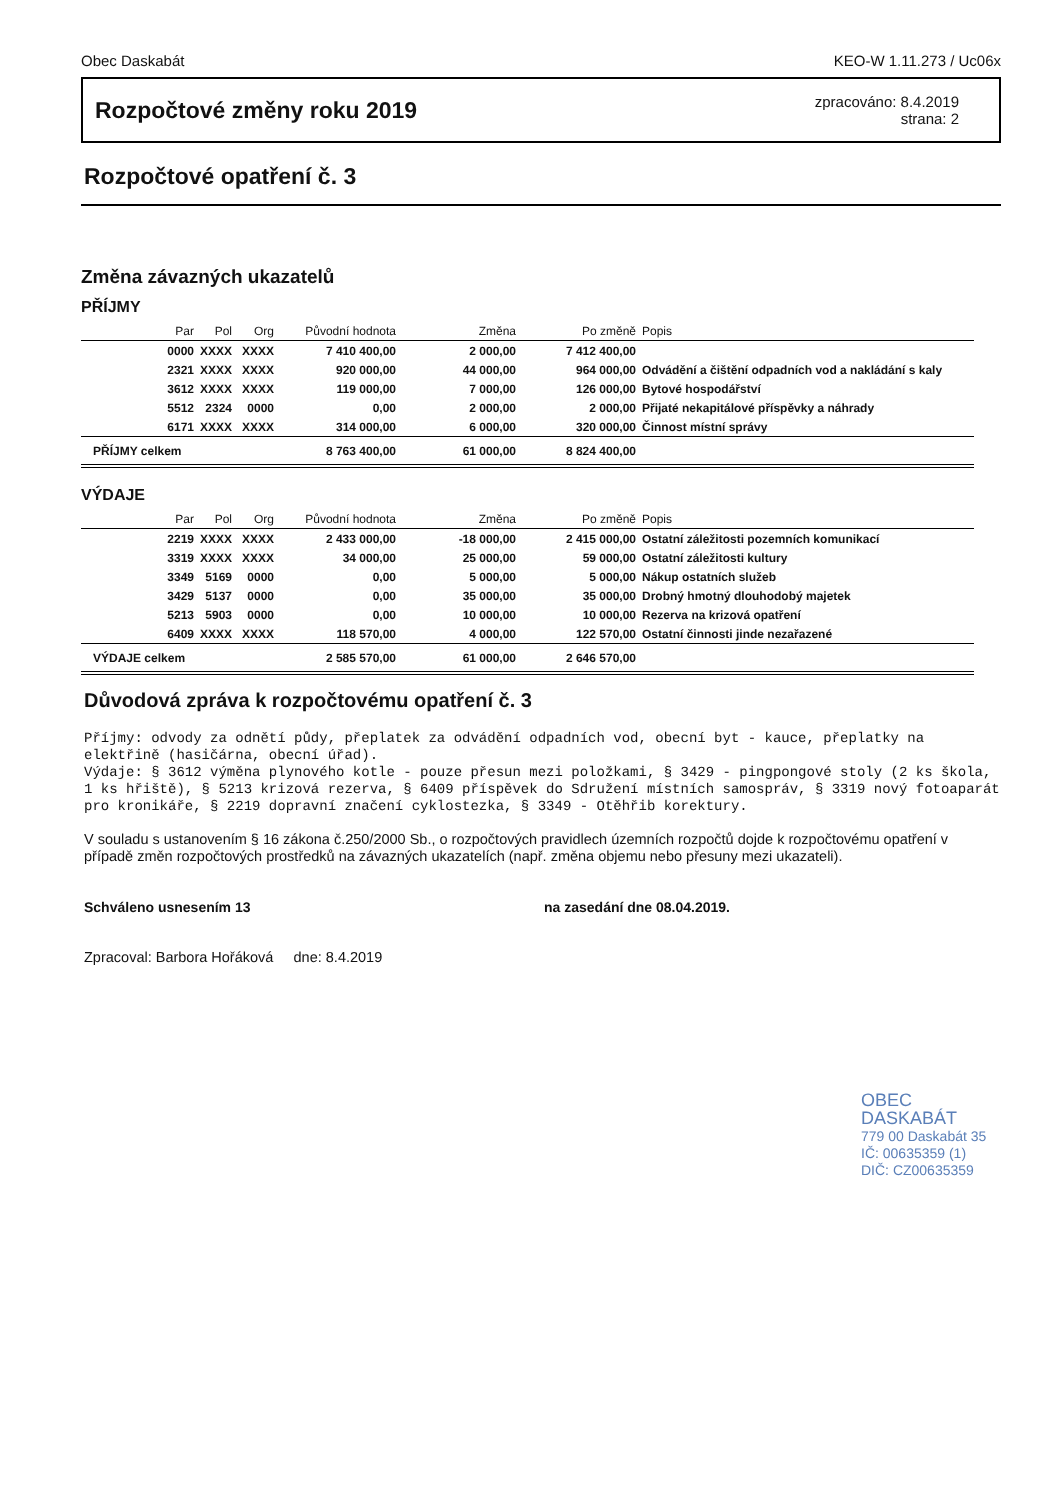Obec Daskabát KEO-W 1.11.273 / Uc06x
Rozpočtové změny roku 2019
zpracováno: 8.4.2019
strana: 2
Rozpočtové opatření č. 3
Změna závazných ukazatelů
PŘÍJMY
| Par | Pol | Org | Původní hodnota | Změna | Po změně | Popis |
| --- | --- | --- | --- | --- | --- | --- |
| 0000 | XXXX | XXXX | 7 410 400,00 | 2 000,00 | 7 412 400,00 | |
| 2321 | XXXX | XXXX | 920 000,00 | 44 000,00 | 964 000,00 | Odvádění a čištění odpadních vod a nakládání s kaly |
| 3612 | XXXX | XXXX | 119 000,00 | 7 000,00 | 126 000,00 | Bytové hospodářství |
| 5512 | 2324 | 0000 | 0,00 | 2 000,00 | 2 000,00 | Přijaté nekapitálové příspěvky a náhrady |
| 6171 | XXXX | XXXX | 314 000,00 | 6 000,00 | 320 000,00 | Činnost místní správy |
| PŘÍJMY celkem | | | 8 763 400,00 | 61 000,00 | 8 824 400,00 | |
VÝDAJE
| Par | Pol | Org | Původní hodnota | Změna | Po změně | Popis |
| --- | --- | --- | --- | --- | --- | --- |
| 2219 | XXXX | XXXX | 2 433 000,00 | -18 000,00 | 2 415 000,00 | Ostatní záležitosti pozemních komunikací |
| 3319 | XXXX | XXXX | 34 000,00 | 25 000,00 | 59 000,00 | Ostatní záležitosti kultury |
| 3349 | 5169 | 0000 | 0,00 | 5 000,00 | 5 000,00 | Nákup ostatních služeb |
| 3429 | 5137 | 0000 | 0,00 | 35 000,00 | 35 000,00 | Drobný hmotný dlouhodobý majetek |
| 5213 | 5903 | 0000 | 0,00 | 10 000,00 | 10 000,00 | Rezerva na krizová opatření |
| 6409 | XXXX | XXXX | 118 570,00 | 4 000,00 | 122 570,00 | Ostatní činnosti jinde nezařazené |
| VÝDAJE celkem | | | 2 585 570,00 | 61 000,00 | 2 646 570,00 | |
Důvodová zpráva k rozpočtovému opatření č. 3
Příjmy: odvody za odnětí půdy, přeplatek za odvádění odpadních vod, obecní byt - kauce, přeplatky na elektřině (hasičárna, obecní úřad).
Výdaje: § 3612 výměna plynového kotle - pouze přesun mezi položkami, § 3429 - pingpongové stoly (2 ks škola, 1 ks hřiště), § 5213 krizová rezerva, § 6409 příspěvek do Sdružení místních samospráv, § 3319 nový fotoaparát pro kronikáře, § 2219 dopravní značení cyklostezka, § 3349 - Otěhřib korektury.
V souladu s ustanovením § 16 zákona č.250/2000 Sb., o rozpočtových pravidlech územních rozpočtů dojde k rozpočtovému opatření v případě změn rozpočtových prostředků na závazných ukazatelích (např. změna objemu nebo přesuny mezi ukazateli).
Schváleno usnesením 13 na zasedání dne 08.04.2019.
Zpracoval: Barbora Hořáková dne: 8.4.2019
OBEC DASKABÁT
779 00 Daskabát 35
IČ: 00635359 (1)
DIČ: CZ00635359